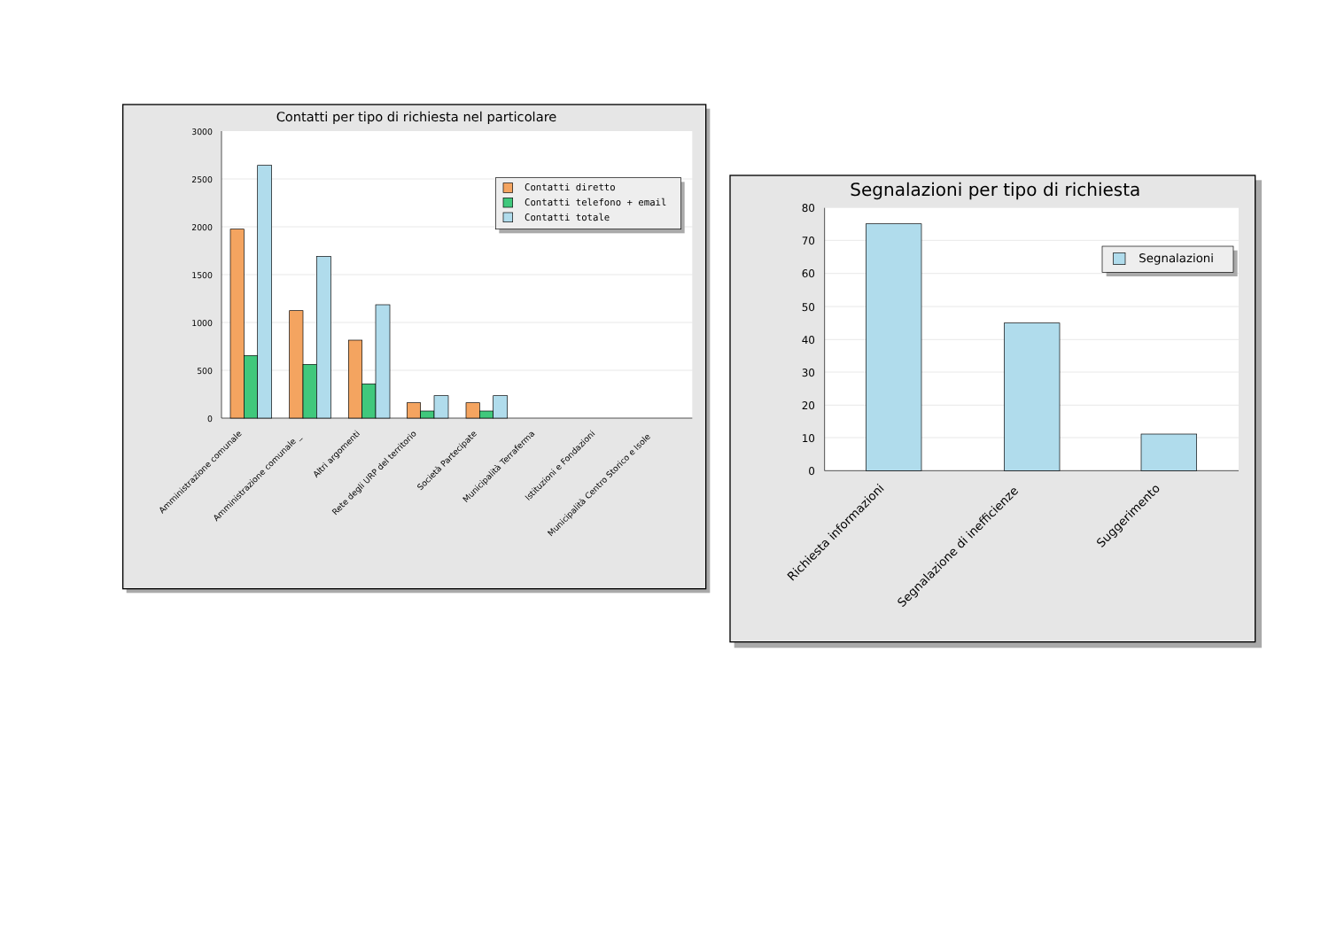Contatti per tipo di richiesta nel particolare
3000
2500
2000
1500
1000
500
0
Contatti diretto
Contatti telefono + email
Contatti totale
Amministrazione comunale
Amministrazione comunale _
Altri argomenti
Rete degli URP del territorio
Società Partecipate
Municipalità Terraferma
Istituzioni e Fondazioni
Municipalità Centro Storico e Isole
Segnalazioni per tipo di richiesta
80
70
60
50
40
30
20
10
0
Segnalazioni
Richiesta informazioni
Segnalazione di inefficienze
Suggerimento